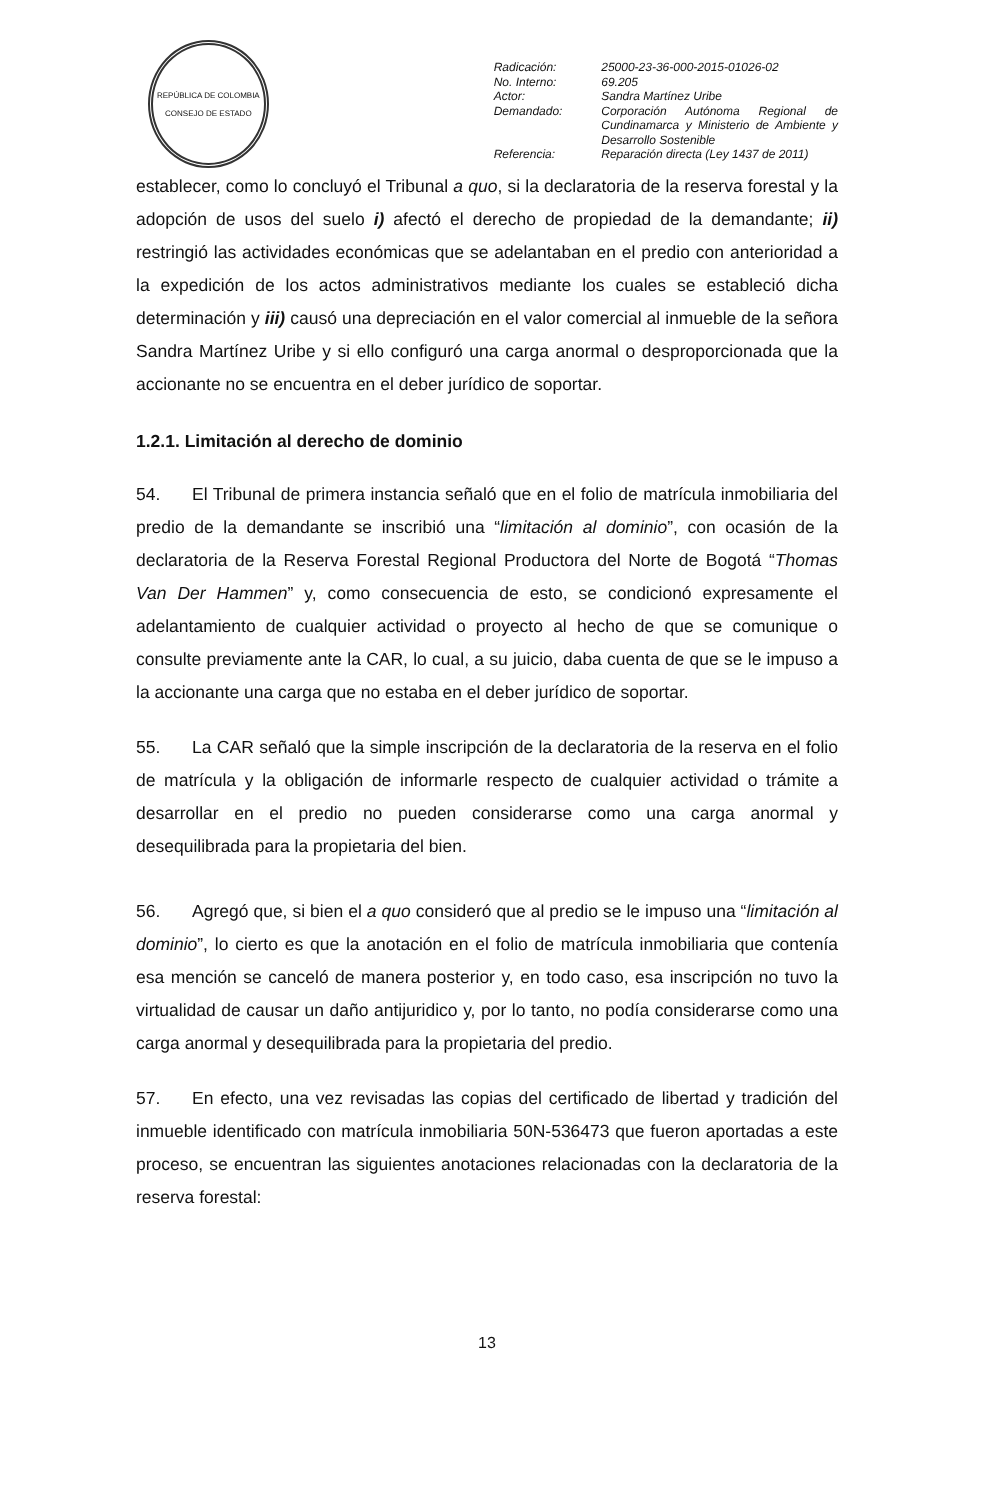REPÚBLICA DE COLOMBIA
CONSEJO DE ESTADO
| Radicación: | 25000-23-36-000-2015-01026-02 |
| No. Interno: | 69.205 |
| Actor: | Sandra Martínez Uribe |
| Demandado: | Corporación Autónoma Regional de Cundinamarca y Ministerio de Ambiente y Desarrollo Sostenible |
| Referencia: | Reparación directa (Ley 1437 de 2011) |
establecer, como lo concluyó el Tribunal a quo, si la declaratoria de la reserva forestal y la adopción de usos del suelo i) afectó el derecho de propiedad de la demandante; ii) restringió las actividades económicas que se adelantaban en el predio con anterioridad a la expedición de los actos administrativos mediante los cuales se estableció dicha determinación y iii) causó una depreciación en el valor comercial al inmueble de la señora Sandra Martínez Uribe y si ello configuró una carga anormal o desproporcionada que la accionante no se encuentra en el deber jurídico de soportar.
1.2.1. Limitación al derecho de dominio
54. El Tribunal de primera instancia señaló que en el folio de matrícula inmobiliaria del predio de la demandante se inscribió una “limitación al dominio”, con ocasión de la declaratoria de la Reserva Forestal Regional Productora del Norte de Bogotá “Thomas Van Der Hammen” y, como consecuencia de esto, se condicionó expresamente el adelantamiento de cualquier actividad o proyecto al hecho de que se comunique o consulte previamente ante la CAR, lo cual, a su juicio, daba cuenta de que se le impuso a la accionante una carga que no estaba en el deber jurídico de soportar.
55. La CAR señaló que la simple inscripción de la declaratoria de la reserva en el folio de matrícula y la obligación de informarle respecto de cualquier actividad o trámite a desarrollar en el predio no pueden considerarse como una carga anormal y desequilibrada para la propietaria del bien.
56. Agregó que, si bien el a quo consideró que al predio se le impuso una “limitación al dominio”, lo cierto es que la anotación en el folio de matrícula inmobiliaria que contenía esa mención se canceló de manera posterior y, en todo caso, esa inscripción no tuvo la virtualidad de causar un daño antijuridico y, por lo tanto, no podía considerarse como una carga anormal y desequilibrada para la propietaria del predio.
57. En efecto, una vez revisadas las copias del certificado de libertad y tradición del inmueble identificado con matrícula inmobiliaria 50N-536473 que fueron aportadas a este proceso, se encuentran las siguientes anotaciones relacionadas con la declaratoria de la reserva forestal:
13